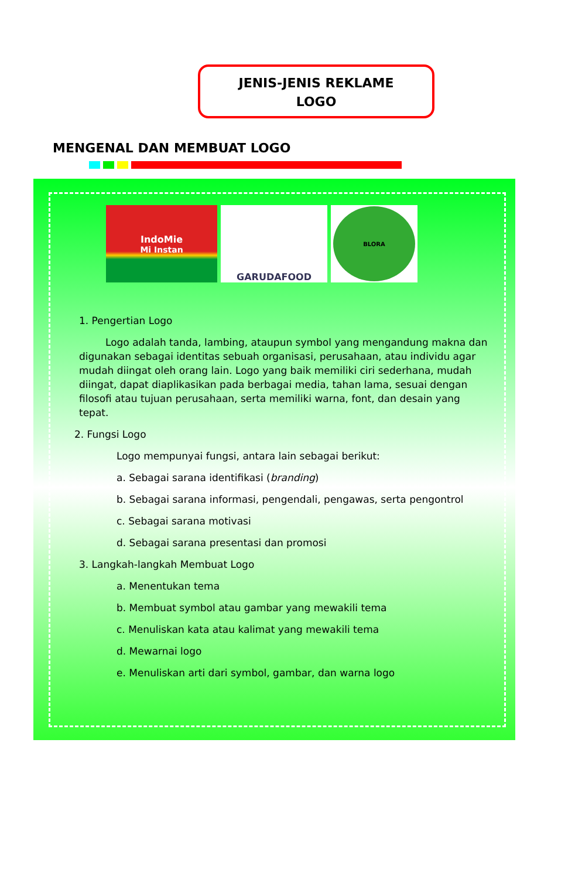JENIS-JENIS REKLAME
LOGO
MENGENAL DAN MEMBUAT LOGO
IndoMie
Mi Instan
GARUDAFOOD
BLORA
1. Pengertian Logo
Logo adalah tanda, lambing, ataupun symbol yang mengandung makna dan digunakan sebagai identitas sebuah organisasi, perusahaan, atau individu agar mudah diingat oleh orang lain. Logo yang baik memiliki ciri sederhana, mudah diingat, dapat diaplikasikan pada berbagai media, tahan lama, sesuai dengan filosofi atau tujuan perusahaan, serta memiliki warna, font, dan desain yang tepat.
2. Fungsi Logo
Logo mempunyai fungsi, antara lain sebagai berikut:
a. Sebagai sarana identifikasi (branding)
b. Sebagai sarana informasi, pengendali, pengawas, serta pengontrol
c. Sebagai sarana motivasi
d. Sebagai sarana presentasi dan promosi
3. Langkah-langkah Membuat Logo
a. Menentukan tema
b. Membuat symbol atau gambar yang mewakili tema
c. Menuliskan kata atau kalimat yang mewakili tema
d. Mewarnai logo
e. Menuliskan arti dari symbol, gambar, dan warna logo